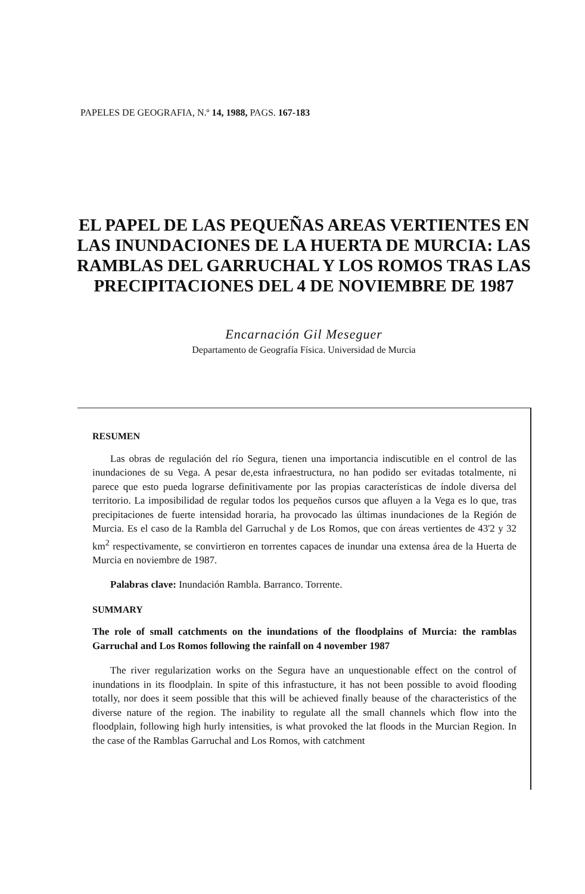PAPELES DE GEOGRAFIA, N.º 14, 1988, PAGS. 167-183
EL PAPEL DE LAS PEQUEÑAS AREAS VERTIENTES EN LAS INUNDACIONES DE LA HUERTA DE MURCIA: LAS RAMBLAS DEL GARRUCHAL Y LOS ROMOS TRAS LAS PRECIPITACIONES DEL 4 DE NOVIEMBRE DE 1987
Encarnación Gil Meseguer
Departamento de Geografía Física. Universidad de Murcia
RESUMEN
Las obras de regulación del río Segura, tienen una importancia indiscutible en el control de las inundaciones de su Vega. A pesar de,esta infraestructura, no han podido ser evitadas totalmente, ni parece que esto pueda lograrse definitivamente por las propias características de índole diversa del territorio. La imposibilidad de regular todos los pequeños cursos que afluyen a la Vega es lo que, tras precipitaciones de fuerte intensidad horaria, ha provocado las últimas inundaciones de la Región de Murcia. Es el caso de la Rambla del Garruchal y de Los Romos, que con áreas vertientes de 43'2 y 32 km<sup>2</sup> respectivamente, se convirtieron en torrentes capaces de inundar una extensa área de la Huerta de Murcia en noviembre de 1987.
Palabras clave: Inundación Rambla. Barranco. Torrente.
SUMMARY
The role of small catchments on the inundations of the floodplains of Murcia: the ramblas Garruchal and Los Romos following the rainfall on 4 november 1987
The river regularization works on the Segura have an unquestionable effect on the control of inundations in its floodplain. In spite of this infrastucture, it has not been possible to avoid flooding totally, nor does it seem possible that this will be achieved finally beause of the characteristics of the diverse nature of the region. The inability to regulate all the small channels which flow into the floodplain, following high hurly intensities, is what provoked the lat floods in the Murcian Region. In the case of the Ramblas Garruchal and Los Romos, with catchment